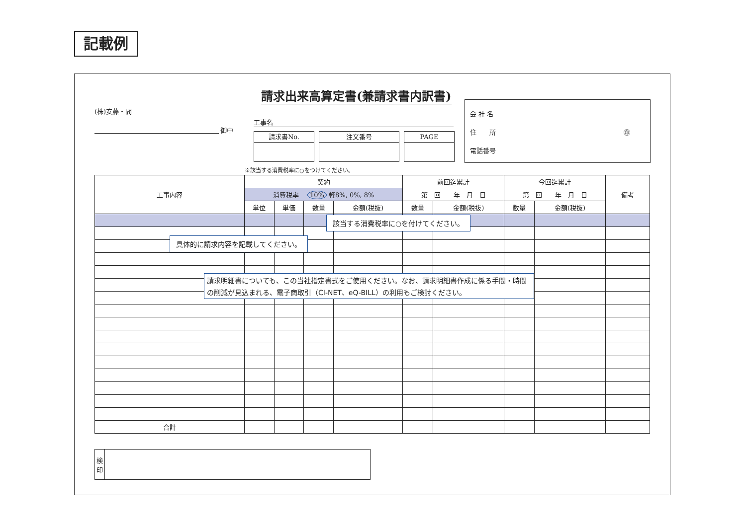記載例
請求出来高算定書(兼請求書内訳書)
(株)安藤・間
御中
工事名
請求書No. 注文番号 PAGE
会 社 名
住　　所 ㊞
電話番号
※該当する消費税率に○をつけてください。
| 工事内容 | 契約 | | | | 前回迄累計 | | 今回迄累計 | | 備考 |
| --- | --- | --- | --- | --- | --- | --- | --- | --- | --- |
| | 消費税率 10% 軽8%, 0%, 8% | | | | 第 回 年 月 日 | | 第 回 年 月 日 | | |
| | 単位 | 単価 | 数量 | 金額(税抜) | 数量 | 金額(税抜) | 数量 | 金額(税抜) | |
| 合計 | | | | | | | | | |
該当する消費税率に○を付けてください。
具体的に請求内容を記載してください。
請求明細書についても、この当社指定書式をご使用ください。なお、請求明細書作成に係る手間・時間の削減が見込まれる、電子商取引（CI-NET、eQ-BILL）の利用もご検討ください。
検印